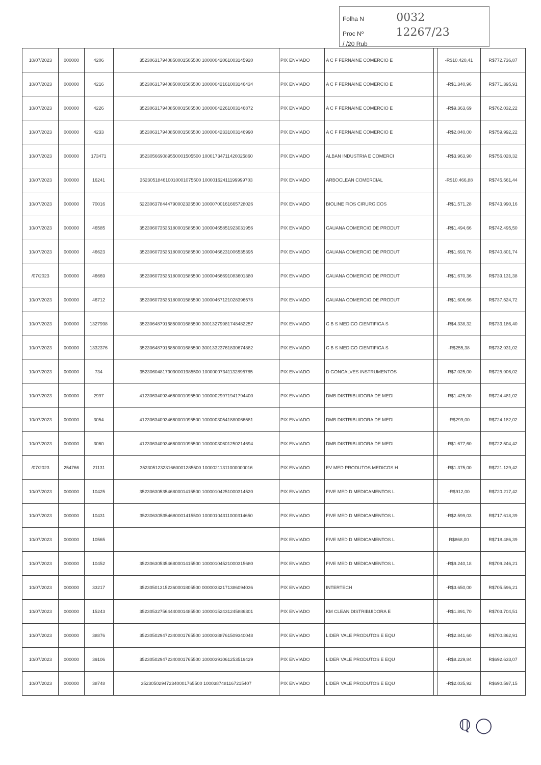Folha N 0032
Proc Nº 12267/23
/ /20 Rub
| 10/07/2023 | 000000 | 4206 | 352306317940850001505500 10000042061003145920 | PIX ENVIADO | A C F FERNAINE COMERCIO E | | -R$10.420,41 | R$772.736,87 |
| 10/07/2023 | 000000 | 4216 | 352306317940850001505500 10000042161003146434 | PIX ENVIADO | A C F FERNAINE COMERCIO E | | -R$1.340,96 | R$771.395,91 |
| 10/07/2023 | 000000 | 4226 | 352306317940850001505500 10000042261003146872 | PIX ENVIADO | A C F FERNAINE COMERCIO E | | -R$9.363,69 | R$762.032,22 |
| 10/07/2023 | 000000 | 4233 | 352306317940850001505500 10000042331003146990 | PIX ENVIADO | A C F FERNAINE COMERCIO E | | -R$2.040,00 | R$759.992,22 |
| 10/07/2023 | 000000 | 173471 | 352305669089550001505500 10001734711420025860 | PIX ENVIADO | ALBAN INDUSTRIA E COMERCI | | -R$3.963,90 | R$756.028,32 |
| 10/07/2023 | 000000 | 16241 | 352305184610010001075500 10000162411199999703 | PIX ENVIADO | ARBOCLEAN COMERCIAL | | -R$10.466,88 | R$745.561,44 |
| 10/07/2023 | 000000 | 70016 | 522306378444790002335500 10000700161665728026 | PIX ENVIADO | BIOLINE FIOS CIRURGICOS | | -R$1.571,28 | R$743.990,16 |
| 10/07/2023 | 000000 | 46585 | 352306073535180001585500 10000465851923031956 | PIX ENVIADO | CAUANA COMERCIO DE PRODUT | | -R$1.494,66 | R$742.495,50 |
| 10/07/2023 | 000000 | 46623 | 352306073535180001585500 10000466231006535395 | PIX ENVIADO | CAUANA COMERCIO DE PRODUT | | -R$1.693,76 | R$740.801,74 |
| /07/2023 | 000000 | 46669 | 352306073535180001585500 10000466691083601380 | PIX ENVIADO | CAUANA COMERCIO DE PRODUT | | -R$1.670,36 | R$739.131,38 |
| 10/07/2023 | 000000 | 46712 | 352306073535180001585500 10000467121028396578 | PIX ENVIADO | CAUANA COMERCIO DE PRODUT | | -R$1.606,66 | R$737.524,72 |
| 10/07/2023 | 000000 | 1327998 | 352306487916850001685500 30013279981748482257 | PIX ENVIADO | C B S MEDICO CIENTIFICA S | | -R$4.338,32 | R$733.186,40 |
| 10/07/2023 | 000000 | 1332376 | 352306487916850001685500 30013323761830674882 | PIX ENVIADO | C B S MEDICO CIENTIFICA S | | -R$255,38 | R$732.931,02 |
| 10/07/2023 | 000000 | 734 | 352306048179090001985500 10000007341132895785 | PIX ENVIADO | D GONCALVES INSTRUMENTOS | | -R$7.025,00 | R$725.906,02 |
| 10/07/2023 | 000000 | 2997 | 412306340934660001095500 10000029971941794400 | PIX ENVIADO | DMB DISTRIBUIDORA DE MEDI | | -R$1.425,00 | R$724.481,02 |
| 10/07/2023 | 000000 | 3054 | 412306340934660001095500 10000030541880066581 | PIX ENVIADO | DMB DISTRIBUIDORA DE MEDI | | -R$299,00 | R$724.182,02 |
| 10/07/2023 | 000000 | 3060 | 412306340934660001095500 10000030601250214694 | PIX ENVIADO | DMB DISTRIBUIDORA DE MEDI | | -R$1.677,60 | R$722.504,42 |
| /07/2023 | 254766 | 21131 | 352305123231660001285500 10000211311000000016 | PIX ENVIADO | EV MED PRODUTOS MEDICOS H | | -R$1.375,00 | R$721.129,42 |
| 10/07/2023 | 000000 | 10425 | 352306305354680001415500 10000104251000314520 | PIX ENVIADO | FIVE MED D MEDICAMENTOS L | | -R$912,00 | R$720.217,42 |
| 10/07/2023 | 000000 | 10431 | 352306305354680001415500 10000104311000314650 | PIX ENVIADO | FIVE MED D MEDICAMENTOS L | | -R$2.599,03 | R$717.618,39 |
| 10/07/2023 | 000000 | 10565 | | PIX ENVIADO | FIVE MED D MEDICAMENTOS L | | R$868,00 | R$718.486,39 |
| 10/07/2023 | 000000 | 10452 | 352306305354680001415500 10000104521000315680 | PIX ENVIADO | FIVE MED D MEDICAMENTOS L | | -R$9.240,18 | R$709.246,21 |
| 10/07/2023 | 000000 | 33217 | 352305013152360001805500 00000332171386094036 | PIX ENVIADO | INTERTECH | | -R$3.650,00 | R$705.596,21 |
| 10/07/2023 | 000000 | 15243 | 352305327564440001485500 10000152431245886301 | PIX ENVIADO | KM CLEAN DISTRIBUIDORA E | | -R$1.891,70 | R$703.704,51 |
| 10/07/2023 | 000000 | 38876 | 352305029472340001765500 10000388761509340048 | PIX ENVIADO | LIDER VALE PRODUTOS E EQU | | -R$2.841,60 | R$700.862,91 |
| 10/07/2023 | 000000 | 39106 | 352305029472340001765500 10000391061253519429 | PIX ENVIADO | LIDER VALE PRODUTOS E EQU | | -R$8.229,84 | R$692.633,07 |
| 10/07/2023 | 000000 | 38748 | 352305029472340001765500 10003874811672154​07 | PIX ENVIADO | LIDER VALE PRODUTOS E EQU | | -R$2.035,92 | R$690.597,15 |
ℚ ◯